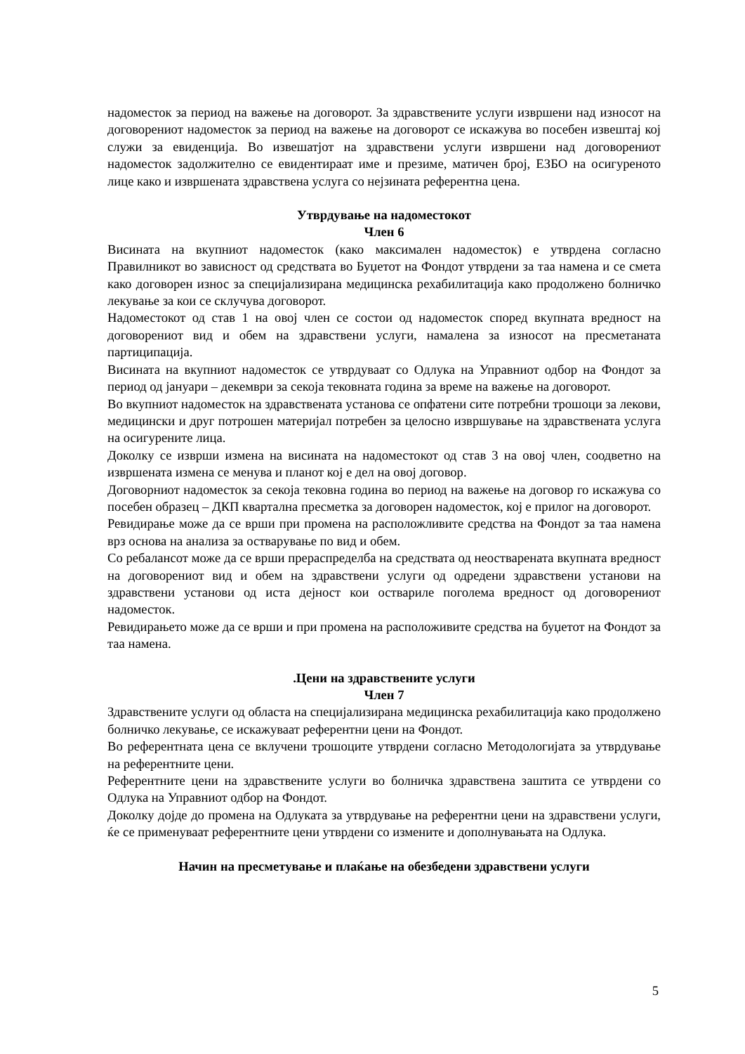надоместок за период на важење на договорот. За здравствените услуги извршени над износот на договорениот надоместок за период на важење на договорот се искажува во посебен извештај кој служи за евиденција. Во извешатјот на здравствени услуги извршени над договорениот надоместок задолжително се евидентираат име и презиме, матичен број, ЕЗБО на осигуреното лице како и извршената здравствена услуга со нејзината референтна цена.
Утврдување на надоместокот
Член 6
Висината на вкупниот надоместок (како максимален надоместок) е утврдена согласно Правилникот во зависност од средствата во Буџетот на Фондот утврдени за таа намена и се смета како договорен износ за специјализирана медицинска рехабилитација како продолжено болничко лекување за кои се склучува договорот.
Надоместокот од став 1 на овој член се состои од надоместок според вкупната вредност на договорениот вид и обем на здравствени услуги, намалена за износот на пресметаната партиципација.
Висината на вкупниот надоместок се утврдуваат со Одлука на Управниот одбор на Фондот за период од јануари – декември за секоја тековната година за време на важење на договорот.
Во вкупниот надоместок на здравствената установа се опфатени сите потребни трошоци за лекови, медицински и друг потрошен материјал потребен за целосно извршување на здравствената услуга на осигурените лица.
Доколку се изврши измена на висината на надоместокот од став 3 на овој член, соодветно на извршената измена се менува и планот кој е дел на овој договор.
Договорниот надоместок за секоја тековна година во период на важење на договор го искажува со посебен образец – ДКП квартална пресметка за договорен надоместок, кој е прилог на договорот.
Ревидирање може да се врши при промена на расположливите средства на Фондот за таа намена врз основа на анализа за остварување по вид и обем.
Со ребалансот може да се врши прераспределба на средствата од неостварената вкупната вредност на договорениот вид и обем на здравствени услуги од одредени здравствени установи на здравствени установи од иста дејност кои оствариле поголема вредност од договорениот надоместок.
Ревидирањето може да се врши и при промена на расположивите средства на буџетот на Фондот за таа намена.
.Цени на здравствените услуги
Член 7
Здравствените услуги од областа на специјализирана медицинска рехабилитација како продолжено болничко лекување, се искажуваат референтни цени на Фондот.
Во референтната цена се вклучени трошоците утврдени согласно Методологијата за утврдување на референтните цени.
Референтните цени на здравствените услуги во болничка здравствена заштита се утврдени со Одлука на Управниот одбор на Фондот.
Доколку дојде до промена на Одлуката за утврдување на референтни цени на здравствени услуги, ќе се применуваат референтните цени утврдени со измените и дополнувањата на Одлука.
Начин на пресметување и плаќање на обезбедени здравствени услуги
5